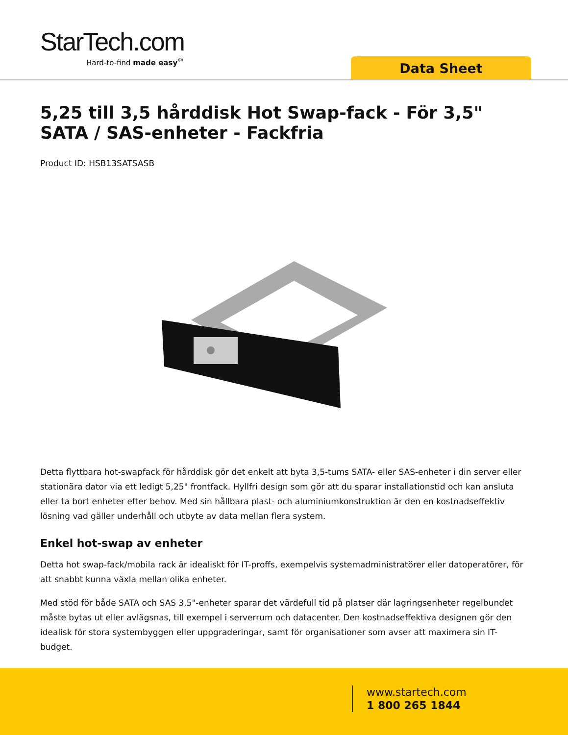StarTech.com
Hard-to-find made easy<sup>®</sup>
Data Sheet
5,25 till 3,5 hårddisk Hot Swap-fack - För 3,5" SATA / SAS-enheter - Fackfria
Product ID: HSB13SATSASB
Detta flyttbara hot-swapfack för hårddisk gör det enkelt att byta 3,5-tums SATA- eller SAS-enheter i din server eller stationära dator via ett ledigt 5,25" frontfack. Hyllfri design som gör att du sparar installationstid och kan ansluta eller ta bort enheter efter behov. Med sin hållbara plast- och aluminiumkonstruktion är den en kostnadseffektiv lösning vad gäller underhåll och utbyte av data mellan flera system.
Enkel hot-swap av enheter
Detta hot swap-fack/mobila rack är idealiskt för IT-proffs, exempelvis systemadministratörer eller datoperatörer, för att snabbt kunna växla mellan olika enheter.
Med stöd för både SATA och SAS 3,5"-enheter sparar det värdefull tid på platser där lagringsenheter regelbundet måste bytas ut eller avlägsnas, till exempel i serverrum och datacenter. Den kostnadseffektiva designen gör den idealisk för stora systembyggen eller uppgraderingar, samt för organisationer som avser att maximera sin IT-budget.
www.startech.com
1 800 265 1844